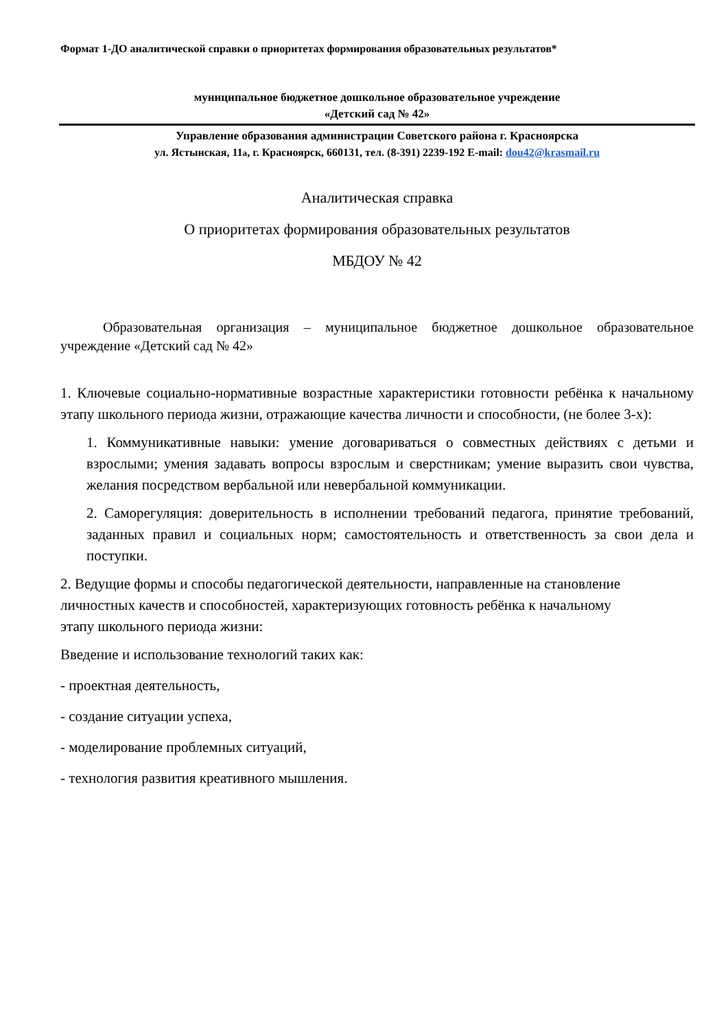Формат 1-ДО аналитической справки о приоритетах формирования образовательных результатов*
муниципальное бюджетное дошкольное образовательное учреждение
«Детский сад № 42»
Управление образования администрации Советского района г. Красноярска
ул. Ястынская, 11а, г. Красноярск, 660131, тел. (8-391) 2239-192 E-mail: dou42@krasmail.ru
Аналитическая справка
О приоритетах формирования образовательных результатов
МБДОУ № 42
Образовательная организация – муниципальное бюджетное дошкольное образовательное учреждение «Детский сад № 42»
1. Ключевые социально-нормативные возрастные характеристики готовности ребёнка к начальному этапу школьного периода жизни, отражающие качества личности и способности, (не более 3-х):
1. Коммуникативные навыки: умение договариваться о совместных действиях с детьми и взрослыми; умения задавать вопросы взрослым и сверстникам; умение выразить свои чувства, желания посредством вербальной или невербальной коммуникации.
2. Саморегуляция: доверительность в исполнении требований педагога, принятие требований, заданных правил и социальных норм; самостоятельность и ответственность за свои дела и поступки.
2. Ведущие формы и способы педагогической деятельности, направленные на становление личностных качеств и способностей, характеризующих готовность ребёнка к начальному этапу школьного периода жизни:
Введение и использование технологий таких как:
- проектная деятельность,
- создание ситуации успеха,
- моделирование проблемных ситуаций,
- технология развития креативного мышления.